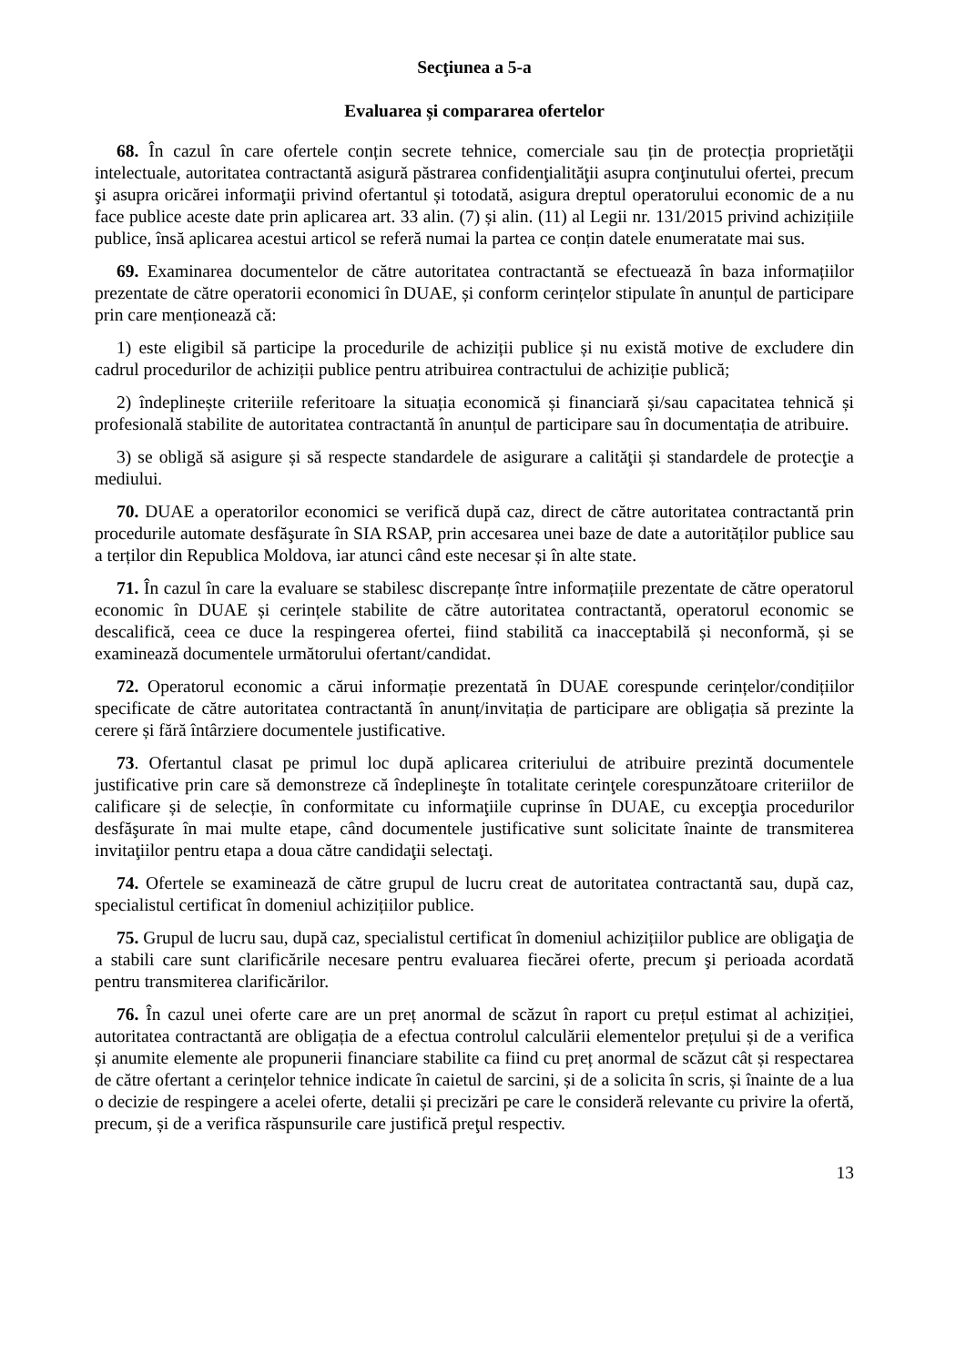Secţiunea a 5-a
Evaluarea și compararea ofertelor
68. În cazul în care ofertele conțin secrete tehnice, comerciale sau țin de protecția proprietăţii intelectuale, autoritatea contractantă asigură păstrarea confidenţialităţii asupra conţinutului ofertei, precum şi asupra oricărei informaţii privind ofertantul și totodată, asigura dreptul operatorului economic de a nu face publice aceste date prin aplicarea art. 33 alin. (7) și alin. (11) al Legii nr. 131/2015 privind achizițiile publice, însă aplicarea acestui articol se referă numai la partea ce conțin datele enumeratate mai sus.
69. Examinarea documentelor de către autoritatea contractantă se efectuează în baza informațiilor prezentate de către operatorii economici în DUAE, și conform cerințelor stipulate în anunțul de participare prin care menționează că:
1) este eligibil să participe la procedurile de achiziții publice și nu există motive de excludere din cadrul procedurilor de achiziții publice pentru atribuirea contractului de achiziție publică;
2) îndeplinește criteriile referitoare la situația economică și financiară și/sau capacitatea tehnică și profesională stabilite de autoritatea contractantă în anunțul de participare sau în documentația de atribuire.
3) se obligă să asigure și să respecte standardele de asigurare a calităţii și standardele de protecţie a mediului.
70. DUAE a operatorilor economici se verifică după caz, direct de către autoritatea contractantă prin procedurile automate desfăşurate în SIA RSAP, prin accesarea unei baze de date a autorităților publice sau a terților din Republica Moldova, iar atunci când este necesar și în alte state.
71. În cazul în care la evaluare se stabilesc discrepanțe între informațiile prezentate de către operatorul economic în DUAE și cerințele stabilite de către autoritatea contractantă, operatorul economic se descalifică, ceea ce duce la respingerea ofertei, fiind stabilită ca inacceptabilă și neconformă, și se examinează documentele următorului ofertant/candidat.
72. Operatorul economic a cărui informație prezentată în DUAE corespunde cerințelor/condițiilor specificate de către autoritatea contractantă în anunț/invitația de participare are obligația să prezinte la cerere și fără întârziere documentele justificative.
73. Ofertantul clasat pe primul loc după aplicarea criteriului de atribuire prezintă documentele justificative prin care să demonstreze că îndeplineşte în totalitate cerinţele corespunzătoare criteriilor de calificare și de selecție, în conformitate cu informaţiile cuprinse în DUAE, cu excepţia procedurilor desfăşurate în mai multe etape, când documentele justificative sunt solicitate înainte de transmiterea invitaţiilor pentru etapa a doua către candidaţii selectaţi.
74. Ofertele se examinează de către grupul de lucru creat de autoritatea contractantă sau, după caz, specialistul certificat în domeniul achizițiilor publice.
75. Grupul de lucru sau, după caz, specialistul certificat în domeniul achizițiilor publice are obligaţia de a stabili care sunt clarificările necesare pentru evaluarea fiecărei oferte, precum şi perioada acordată pentru transmiterea clarificărilor.
76. În cazul unei oferte care are un preț anormal de scăzut în raport cu prețul estimat al achiziției, autoritatea contractantă are obligația de a efectua controlul calculării elementelor prețului și de a verifica și anumite elemente ale propunerii financiare stabilite ca fiind cu preț anormal de scăzut cât și respectarea de către ofertant a cerințelor tehnice indicate în caietul de sarcini, și de a solicita în scris, și înainte de a lua o decizie de respingere a acelei oferte, detalii și precizări pe care le consideră relevante cu privire la ofertă, precum, și de a verifica răspunsurile care justifică preţul respectiv.
13